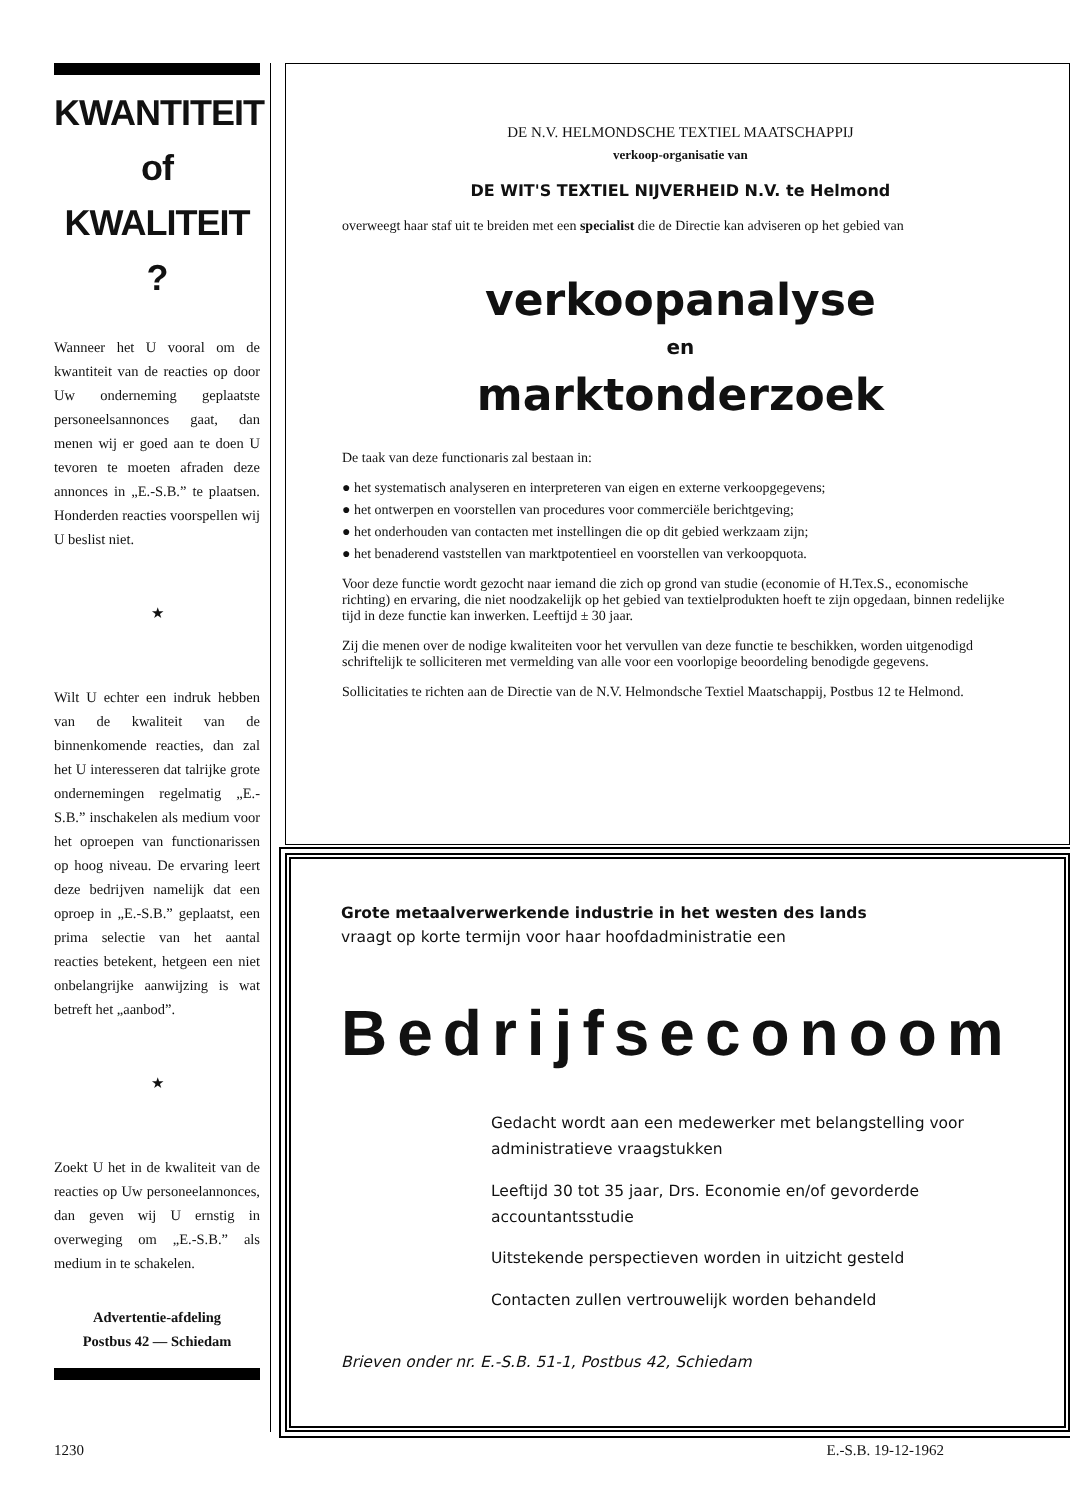KWANTITEIT
of
KWALITEIT ?
Wanneer het U vooral om de kwantiteit van de reacties op door Uw onderneming geplaatste personeelsannonces gaat, dan menen wij er goed aan te doen U tevoren te moeten afraden deze annonces in „E.-S.B.” te plaatsen. Honderden reacties voorspellen wij U beslist niet.
★
Wilt U echter een indruk hebben van de kwaliteit van de binnenkomende reacties, dan zal het U interesseren dat talrijke grote ondernemingen regelmatig „E.-S.B.” inschakelen als medium voor het oproepen van functionarissen op hoog niveau. De ervaring leert deze bedrijven namelijk dat een oproep in „E.-S.B.” geplaatst, een prima selectie van het aantal reacties betekent, hetgeen een niet onbelangrijke aanwijzing is wat betreft het „aanbod”.
★
Zoekt U het in de kwaliteit van de reacties op Uw personeelannonces, dan geven wij U ernstig in overweging om „E.-S.B.” als medium in te schakelen.
Advertentie-afdeling
Postbus 42 — Schiedam
DE N.V. HELMONDSCHE TEXTIEL MAATSCHAPPIJ
verkoop-organisatie van
DE WIT'S TEXTIEL NIJVERHEID N.V. te Helmond
overweegt haar staf uit te breiden met een specialist die de Directie kan adviseren op het gebied van
verkoopanalyse
en
marktonderzoek
De taak van deze functionaris zal bestaan in:
● het systematisch analyseren en interpreteren van eigen en externe verkoopgegevens;
● het ontwerpen en voorstellen van procedures voor commerciële berichtgeving;
● het onderhouden van contacten met instellingen die op dit gebied werkzaam zijn;
● het benaderend vaststellen van marktpotentieel en voorstellen van verkoopquota.
Voor deze functie wordt gezocht naar iemand die zich op grond van studie (economie of H.Tex.S., economische richting) en ervaring, die niet noodzakelijk op het gebied van textielprodukten hoeft te zijn opgedaan, binnen redelijke tijd in deze functie kan inwerken. Leeftijd ± 30 jaar.
Zij die menen over de nodige kwaliteiten voor het vervullen van deze functie te beschikken, worden uitgenodigd schriftelijk te solliciteren met vermelding van alle voor een voorlopige beoordeling benodigde gegevens.
Sollicitaties te richten aan de Directie van de N.V. Helmondsche Textiel Maatschappij, Postbus 12 te Helmond.
Grote metaalverwerkende industrie in het westen des lands
vraagt op korte termijn voor haar hoofdadministratie een
Bedrijfseconoom
Gedacht wordt aan een medewerker met belangstelling voor administratieve vraagstukken
Leeftijd 30 tot 35 jaar, Drs. Economie en/of gevorderde accountantsstudie
Uitstekende perspectieven worden in uitzicht gesteld
Contacten zullen vertrouwelijk worden behandeld
Brieven onder nr. E.-S.B. 51-1, Postbus 42, Schiedam
1230 E.-S.B. 19-12-1962